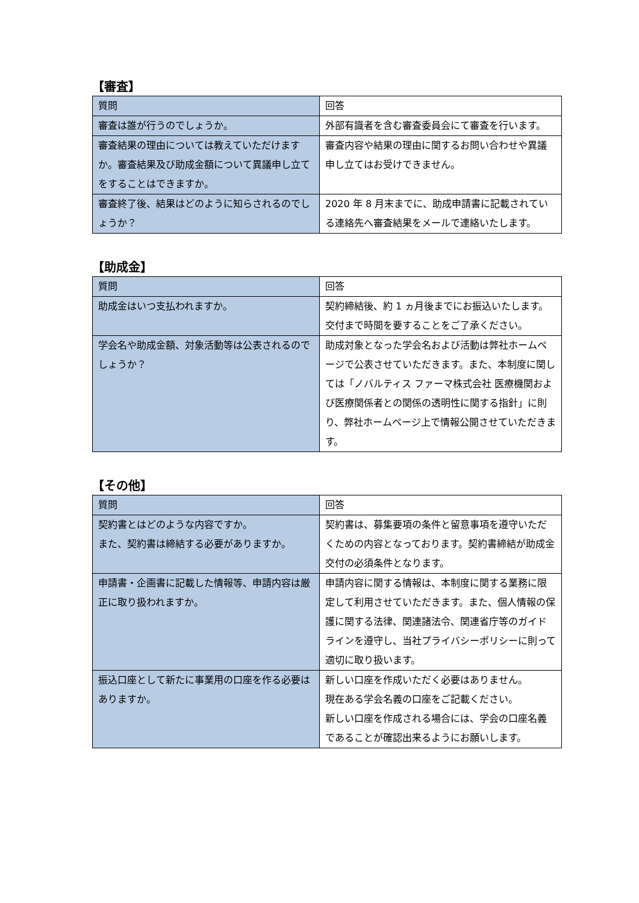【審査】
| 質問 | 回答 |
| --- | --- |
| 審査は誰が行うのでしょうか。 | 外部有識者を含む審査委員会にて審査を行います。 |
| 審査結果の理由については教えていただけますか。審査結果及び助成金額について異議申し立てをすることはできますか。 | 審査内容や結果の理由に関するお問い合わせや異議申し立てはお受けできません。 |
| 審査終了後、結果はどのように知らされるのでしょうか？ | 2020 年 8 月末までに、助成申請書に記載されている連絡先へ審査結果をメールで連絡いたします。 |
【助成金】
| 質問 | 回答 |
| --- | --- |
| 助成金はいつ支払われますか。 | 契約締結後、約 1 ヵ月後までにお振込いたします。交付まで時間を要することをご了承ください。 |
| 学会名や助成金額、対象活動等は公表されるのでしょうか？ | 助成対象となった学会名および活動は弊社ホームページで公表させていただきます。また、本制度に関しては「ノバルティス ファーマ株式会社 医療機関および医療関係者との関係の透明性に関する指針」に則り、弊社ホームページ上で情報公開させていただきます。 |
【その他】
| 質問 | 回答 |
| --- | --- |
| 契約書とはどのような内容ですか。 また、契約書は締結する必要がありますか。 | 契約書は、募集要項の条件と留意事項を遵守いただくための内容となっております。契約書締結が助成金交付の必須条件となります。 |
| 申請書・企画書に記載した情報等、申請内容は厳正に取り扱われますか。 | 申請内容に関する情報は、本制度に関する業務に限定して利用させていただきます。また、個人情報の保護に関する法律、関連諸法令、関連省庁等のガイドラインを遵守し、当社プライバシーポリシーに則って適切に取り扱います。 |
| 振込口座として新たに事業用の口座を作る必要はありますか。 | 新しい口座を作成いただく必要はありません。 現在ある学会名義の口座をご記載ください。 新しい口座を作成される場合には、学会の口座名義であることが確認出来るようにお願いします。 |